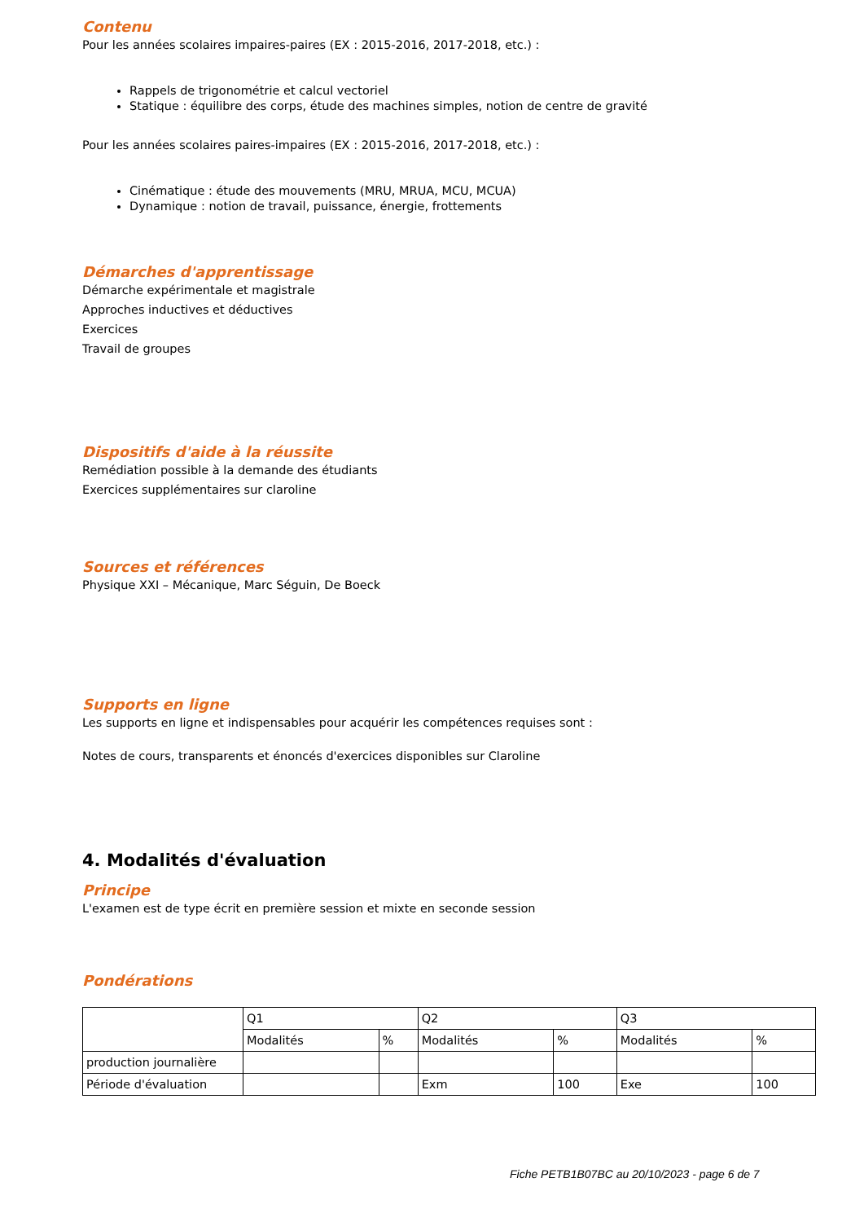Contenu
Pour les années scolaires impaires-paires (EX : 2015-2016, 2017-2018, etc.) :
Rappels de trigonométrie et calcul vectoriel
Statique : équilibre des corps, étude des machines simples, notion de centre de gravité
Pour les années scolaires paires-impaires (EX : 2015-2016, 2017-2018, etc.) :
Cinématique : étude des mouvements (MRU, MRUA, MCU, MCUA)
Dynamique : notion de travail, puissance, énergie, frottements
Démarches d'apprentissage
Démarche expérimentale et magistrale
Approches inductives et déductives
Exercices
Travail de groupes
Dispositifs d'aide à la réussite
Remédiation possible à la demande des étudiants
Exercices supplémentaires sur claroline
Sources et références
Physique XXI – Mécanique, Marc Séguin, De Boeck
Supports en ligne
Les supports en ligne et indispensables pour acquérir les compétences requises sont :
Notes de cours, transparents et énoncés d'exercices disponibles sur Claroline
4. Modalités d'évaluation
Principe
L'examen est de type écrit en première session et mixte en seconde session
Pondérations
| | Q1 | | Q2 | | Q3 | |
| | Modalités | % | Modalités | % | Modalités | % |
| production journalière | | | | | | |
| Période d'évaluation | | | Exm | 100 | Exe | 100 |
Fiche PETB1B07BC au 20/10/2023 - page 6 de 7